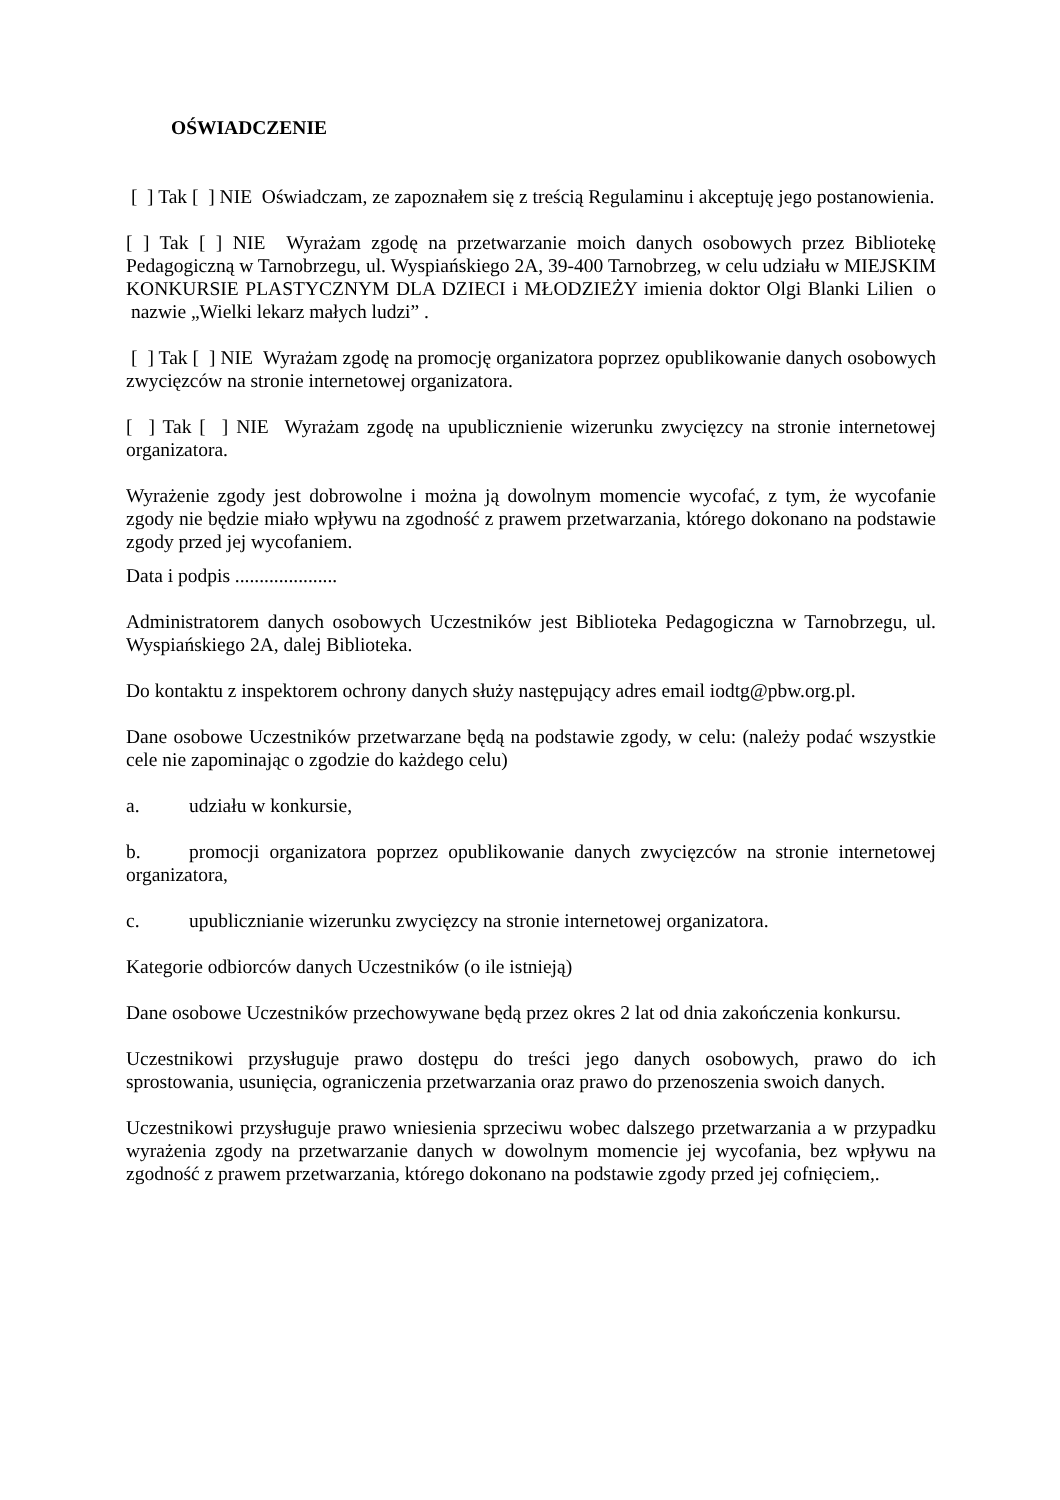OŚWIADCZENIE
[ ] Tak [ ] NIE Oświadczam, ze zapoznałem się z treścią Regulaminu i akceptuję jego postanowienia.
[ ] Tak [ ] NIE Wyrażam zgodę na przetwarzanie moich danych osobowych przez Bibliotekę Pedagogiczną w Tarnobrzegu, ul. Wyspiańskiego 2A, 39-400 Tarnobrzeg, w celu udziału w MIEJSKIM KONKURSIE PLASTYCZNYM DLA DZIECI i MŁODZIEŻY imienia doktor Olgi Blanki Lilien o nazwie „Wielki lekarz małych ludzi” .
[ ] Tak [ ] NIE Wyrażam zgodę na promocję organizatora poprzez opublikowanie danych osobowych zwycięzców na stronie internetowej organizatora.
[ ] Tak [ ] NIE Wyrażam zgodę na upublicznienie wizerunku zwycięzcy na stronie internetowej organizatora.
Wyrażenie zgody jest dobrowolne i można ją dowolnym momencie wycofać, z tym, że wycofanie zgody nie będzie miało wpływu na zgodność z prawem przetwarzania, którego dokonano na podstawie zgody przed jej wycofaniem.
Data i podpis .....................
Administratorem danych osobowych Uczestników jest Biblioteka Pedagogiczna w Tarnobrzegu, ul. Wyspiańskiego 2A, dalej Biblioteka.
Do kontaktu z inspektorem ochrony danych służy następujący adres email iodtg@pbw.org.pl.
Dane osobowe Uczestników przetwarzane będą na podstawie zgody, w celu: (należy podać wszystkie cele nie zapominając o zgodzie do każdego celu)
a. udziału w konkursie,
b. promocji organizatora poprzez opublikowanie danych zwycięzców na stronie internetowej organizatora,
c. upublicznianie wizerunku zwycięzcy na stronie internetowej organizatora.
Kategorie odbiorców danych Uczestników (o ile istnieją)
Dane osobowe Uczestników przechowywane będą przez okres 2 lat od dnia zakończenia konkursu.
Uczestnikowi przysługuje prawo dostępu do treści jego danych osobowych, prawo do ich sprostowania, usunięcia, ograniczenia przetwarzania oraz prawo do przenoszenia swoich danych.
Uczestnikowi przysługuje prawo wniesienia sprzeciwu wobec dalszego przetwarzania a w przypadku wyrażenia zgody na przetwarzanie danych w dowolnym momencie jej wycofania, bez wpływu na zgodność z prawem przetwarzania, którego dokonano na podstawie zgody przed jej cofnięciem,.